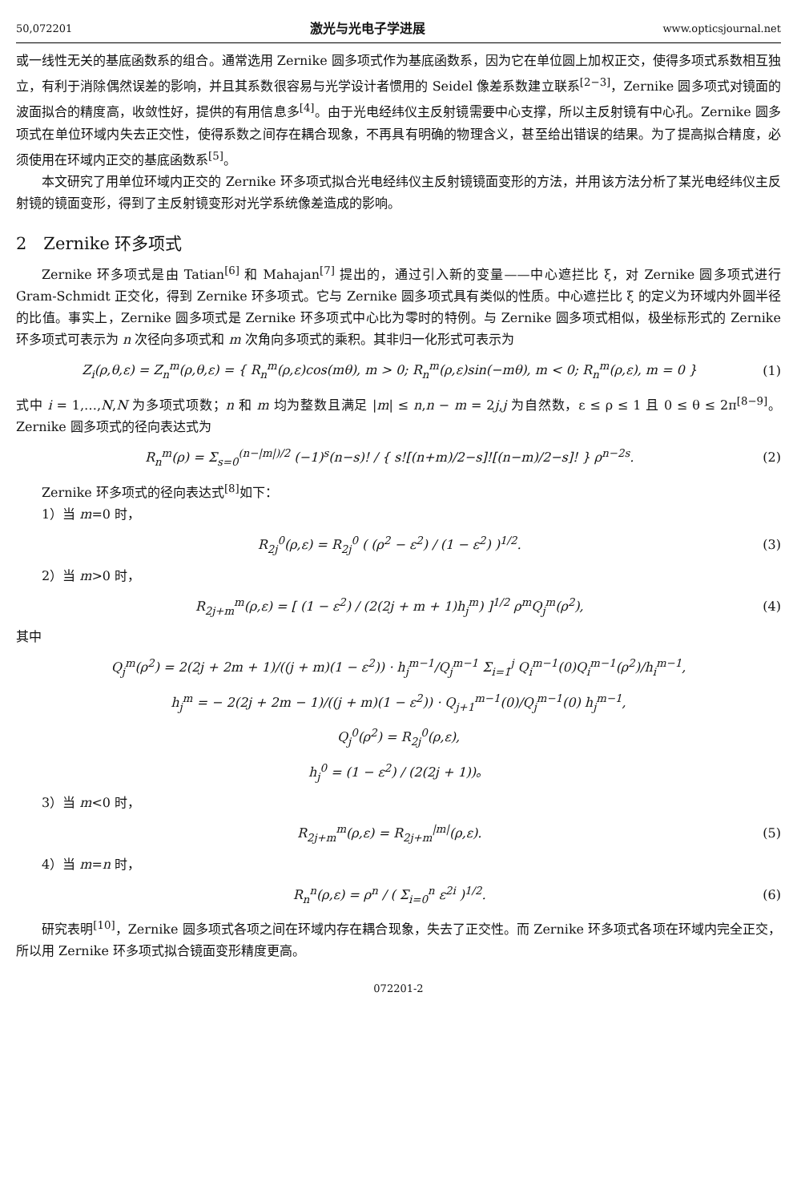50,072201 激光与光电子学进展 www.opticsjournal.net
或一线性无关的基底函数系的组合。通常选用 Zernike 圆多项式作为基底函数系，因为它在单位圆上加权正交，使得多项式系数相互独立，有利于消除偶然误差的影响，并且其系数很容易与光学设计者惯用的 Seidel 像差系数建立联系<sup>[2−3]</sup>，Zernike 圆多项式对镜面的波面拟合的精度高，收敛性好，提供的有用信息多<sup>[4]</sup>。由于光电经纬仪主反射镜需要中心支撑，所以主反射镜有中心孔。Zernike 圆多项式在单位环域内失去正交性，使得系数之间存在耦合现象，不再具有明确的物理含义，甚至给出错误的结果。为了提高拟合精度，必须使用在环域内正交的基底函数系<sup>[5]</sup>。
本文研究了用单位环域内正交的 Zernike 环多项式拟合光电经纬仪主反射镜镜面变形的方法，并用该方法分析了某光电经纬仪主反射镜的镜面变形，得到了主反射镜变形对光学系统像差造成的影响。
2　Zernike 环多项式
Zernike 环多项式是由 Tatian<sup>[6]</sup> 和 Mahajan<sup>[7]</sup> 提出的，通过引入新的变量——中心遮拦比 ξ，对 Zernike 圆多项式进行 Gram-Schmidt 正交化，得到 Zernike 环多项式。它与 Zernike 圆多项式具有类似的性质。中心遮拦比 ξ 的定义为环域内外圆半径的比值。事实上，Zernike 圆多项式是 Zernike 环多项式中心比为零时的特例。与 Zernike 圆多项式相似，极坐标形式的 Zernike 环多项式可表示为 n 次径向多项式和 m 次角向多项式的乘积。其非归一化形式可表示为
Z<sub>i</sub>(ρ,θ,ε) = Z<sub>n</sub><sup>m</sup>(ρ,θ,ε) = { R<sub>n</sub><sup>m</sup>(ρ,ε)cos(mθ), m > 0; R<sub>n</sub><sup>m</sup>(ρ,ε)sin(−mθ), m < 0; R<sub>n</sub><sup>m</sup>(ρ,ε), m = 0 } (1)
式中 i = 1,…,N,N 为多项式项数；n 和 m 均为整数且满足 |m| ≤ n,n − m = 2j,j 为自然数，ε ≤ ρ ≤ 1 且 0 ≤ θ ≤ 2π<sup>[8−9]</sup>。Zernike 圆多项式的径向表达式为
R<sub>n</sub><sup>m</sup>(ρ) = Σ<sub>s=0</sub><sup>(n−|m|)/2</sup> (−1)<sup>s</sup>(n−s)! / { s![(n+m)/2−s]![(n−m)/2−s]! } ρ<sup>n−2s</sup>. (2)
Zernike 环多项式的径向表达式<sup>[8]</sup>如下：
1）当 m=0 时，
R<sub>2j</sub><sup>0</sup>(ρ,ε) = R<sub>2j</sub><sup>0</sup> ( (ρ<sup>2</sup> − ε<sup>2</sup>) / (1 − ε<sup>2</sup>) )<sup>1/2</sup>. (3)
2）当 m>0 时，
R<sub>2j+m</sub><sup>m</sup>(ρ,ε) = [ (1 − ε<sup>2</sup>) / (2(2j + m + 1)h<sub>j</sub><sup>m</sup>) ]<sup>1/2</sup> ρ<sup>m</sup>Q<sub>j</sub><sup>m</sup>(ρ<sup>2</sup>), (4)
其中
Q<sub>j</sub><sup>m</sup>(ρ<sup>2</sup>) = 2(2j + 2m + 1)/((j + m)(1 − ε<sup>2</sup>)) · h<sub>j</sub><sup>m−1</sup>/Q<sub>j</sub><sup>m−1</sup> Σ<sub>i=1</sub><sup>j</sup> Q<sub>i</sub><sup>m−1</sup>(0)Q<sub>i</sub><sup>m−1</sup>(ρ<sup>2</sup>)/h<sub>i</sub><sup>m−1</sup>,
h<sub>j</sub><sup>m</sup> = − 2(2j + 2m − 1)/((j + m)(1 − ε<sup>2</sup>)) · Q<sub>j+1</sub><sup>m−1</sup>(0)/Q<sub>j</sub><sup>m−1</sup>(0) h<sub>j</sub><sup>m−1</sup>,
Q<sub>j</sub><sup>0</sup>(ρ<sup>2</sup>) = R<sub>2j</sub><sup>0</sup>(ρ,ε),
h<sub>j</sub><sup>0</sup> = (1 − ε<sup>2</sup>) / (2(2j + 1))。
3）当 m<0 时，
R<sub>2j+m</sub><sup>m</sup>(ρ,ε) = R<sub>2j+m</sub><sup>|m|</sup>(ρ,ε). (5)
4）当 m=n 时，
R<sub>n</sub><sup>n</sup>(ρ,ε) = ρ<sup>n</sup> / ( Σ<sub>i=0</sub><sup>n</sup> ε<sup>2i</sup> )<sup>1/2</sup>. (6)
研究表明<sup>[10]</sup>，Zernike 圆多项式各项之间在环域内存在耦合现象，失去了正交性。而 Zernike 环多项式各项在环域内完全正交，所以用 Zernike 环多项式拟合镜面变形精度更高。
072201-2